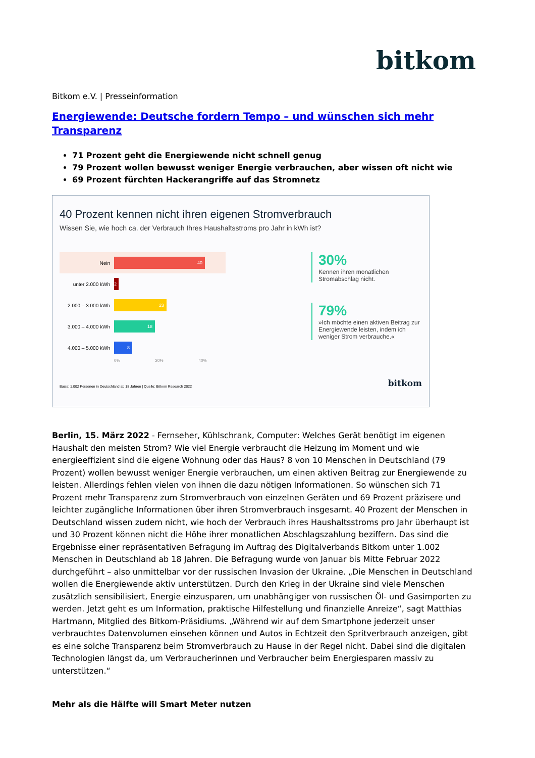bitkom
Bitkom e.V. | Presseinformation
Energiewende: Deutsche fordern Tempo – und wünschen sich mehr Transparenz
71 Prozent geht die Energiewende nicht schnell genug
79 Prozent wollen bewusst weniger Energie verbrauchen, aber wissen oft nicht wie
69 Prozent fürchten Hackerangriffe auf das Stromnetz
40 Prozent kennen nicht ihren eigenen Stromverbrauch
Wissen Sie, wie hoch ca. der Verbrauch Ihres Haushaltsstroms pro Jahr in kWh ist?
Nein
40
unter 2.000 kWh
2
2.000 – 3.000 kWh
23
3.000 – 4.000 kWh
18
4.000 – 5.000 kWh
8
0% 20% 40%
30%
Kennen ihren monatlichen Stromabschlag nicht.
79%
»Ich möchte einen aktiven Beitrag zur Energiewende leisten, indem ich weniger Strom verbrauche.«
Basis: 1.002 Personen in Deutschland ab 18 Jahren | Quelle: Bitkom Research 2022 bitkom
Berlin, 15. März 2022 - Fernseher, Kühlschrank, Computer: Welches Gerät benötigt im eigenen Haushalt den meisten Strom? Wie viel Energie verbraucht die Heizung im Moment und wie energieeffizient sind die eigene Wohnung oder das Haus? 8 von 10 Menschen in Deutschland (79 Prozent) wollen bewusst weniger Energie verbrauchen, um einen aktiven Beitrag zur Energiewende zu leisten. Allerdings fehlen vielen von ihnen die dazu nötigen Informationen. So wünschen sich 71 Prozent mehr Transparenz zum Stromverbrauch von einzelnen Geräten und 69 Prozent präzisere und leichter zugängliche Informationen über ihren Stromverbrauch insgesamt. 40 Prozent der Menschen in Deutschland wissen zudem nicht, wie hoch der Verbrauch ihres Haushaltsstroms pro Jahr überhaupt ist und 30 Prozent können nicht die Höhe ihrer monatlichen Abschlagszahlung beziffern. Das sind die Ergebnisse einer repräsentativen Befragung im Auftrag des Digitalverbands Bitkom unter 1.002 Menschen in Deutschland ab 18 Jahren. Die Befragung wurde von Januar bis Mitte Februar 2022 durchgeführt – also unmittelbar vor der russischen Invasion der Ukraine. „Die Menschen in Deutschland wollen die Energiewende aktiv unterstützen. Durch den Krieg in der Ukraine sind viele Menschen zusätzlich sensibilisiert, Energie einzusparen, um unabhängiger von russischen Öl- und Gasimporten zu werden. Jetzt geht es um Information, praktische Hilfestellung und finanzielle Anreize“, sagt Matthias Hartmann, Mitglied des Bitkom-Präsidiums. „Während wir auf dem Smartphone jederzeit unser verbrauchtes Datenvolumen einsehen können und Autos in Echtzeit den Spritverbrauch anzeigen, gibt es eine solche Transparenz beim Stromverbrauch zu Hause in der Regel nicht. Dabei sind die digitalen Technologien längst da, um Verbraucherinnen und Verbraucher beim Energiesparen massiv zu unterstützen.“
Mehr als die Hälfte will Smart Meter nutzen